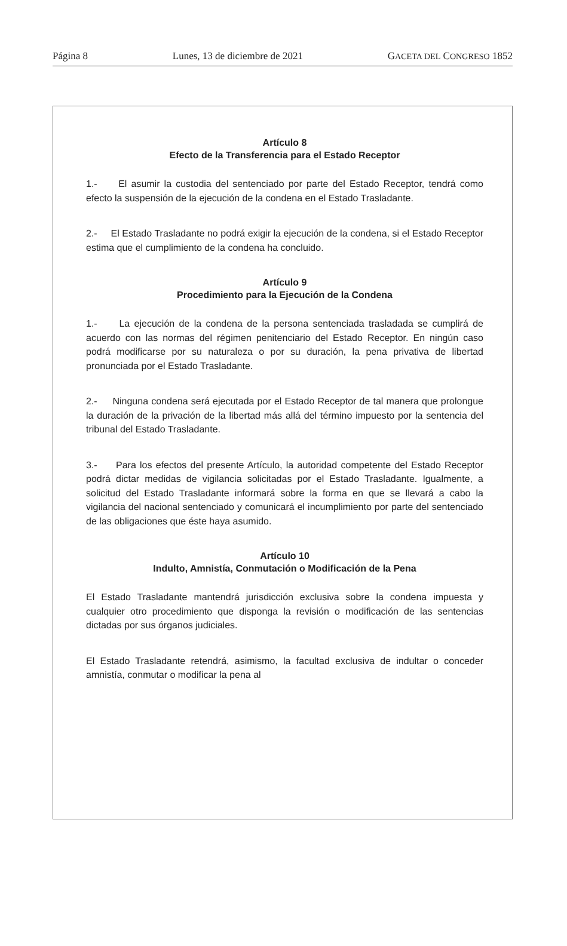Página 8 Lunes, 13 de diciembre de 2021 GACETA DEL CONGRESO 1852
Artículo 8
Efecto de la Transferencia para el Estado Receptor
1.- El asumir la custodia del sentenciado por parte del Estado Receptor, tendrá como efecto la suspensión de la ejecución de la condena en el Estado Trasladante.
2.- El Estado Trasladante no podrá exigir la ejecución de la condena, si el Estado Receptor estima que el cumplimiento de la condena ha concluido.
Artículo 9
Procedimiento para la Ejecución de la Condena
1.- La ejecución de la condena de la persona sentenciada trasladada se cumplirá de acuerdo con las normas del régimen penitenciario del Estado Receptor. En ningún caso podrá modificarse por su naturaleza o por su duración, la pena privativa de libertad pronunciada por el Estado Trasladante.
2.- Ninguna condena será ejecutada por el Estado Receptor de tal manera que prolongue la duración de la privación de la libertad más allá del término impuesto por la sentencia del tribunal del Estado Trasladante.
3.- Para los efectos del presente Artículo, la autoridad competente del Estado Receptor podrá dictar medidas de vigilancia solicitadas por el Estado Trasladante. Igualmente, a solicitud del Estado Trasladante informará sobre la forma en que se llevará a cabo la vigilancia del nacional sentenciado y comunicará el incumplimiento por parte del sentenciado de las obligaciones que éste haya asumido.
Artículo 10
Indulto, Amnistía, Conmutación o Modificación de la Pena
El Estado Trasladante mantendrá jurisdicción exclusiva sobre la condena impuesta y cualquier otro procedimiento que disponga la revisión o modificación de las sentencias dictadas por sus órganos judiciales.
El Estado Trasladante retendrá, asimismo, la facultad exclusiva de indultar o conceder amnistía, conmutar o modificar la pena al